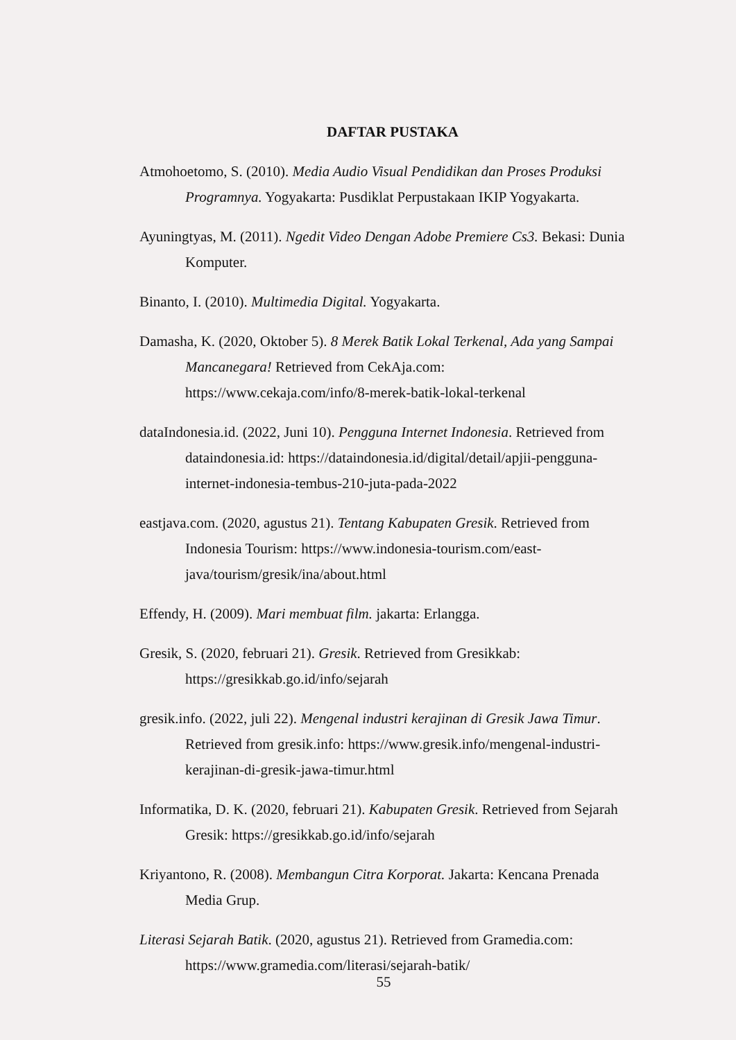DAFTAR PUSTAKA
Atmohoetomo, S. (2010). Media Audio Visual Pendidikan dan Proses Produksi Programnya. Yogyakarta: Pusdiklat Perpustakaan IKIP Yogyakarta.
Ayuningtyas, M. (2011). Ngedit Video Dengan Adobe Premiere Cs3. Bekasi: Dunia Komputer.
Binanto, I. (2010). Multimedia Digital. Yogyakarta.
Damasha, K. (2020, Oktober 5). 8 Merek Batik Lokal Terkenal, Ada yang Sampai Mancanegara! Retrieved from CekAja.com: https://www.cekaja.com/info/8-merek-batik-lokal-terkenal
dataIndonesia.id. (2022, Juni 10). Pengguna Internet Indonesia. Retrieved from dataindonesia.id: https://dataindonesia.id/digital/detail/apjii-pengguna-internet-indonesia-tembus-210-juta-pada-2022
eastjava.com. (2020, agustus 21). Tentang Kabupaten Gresik. Retrieved from Indonesia Tourism: https://www.indonesia-tourism.com/east-java/tourism/gresik/ina/about.html
Effendy, H. (2009). Mari membuat film. jakarta: Erlangga.
Gresik, S. (2020, februari 21). Gresik. Retrieved from Gresikkab: https://gresikkab.go.id/info/sejarah
gresik.info. (2022, juli 22). Mengenal industri kerajinan di Gresik Jawa Timur. Retrieved from gresik.info: https://www.gresik.info/mengenal-industri-kerajinan-di-gresik-jawa-timur.html
Informatika, D. K. (2020, februari 21). Kabupaten Gresik. Retrieved from Sejarah Gresik: https://gresikkab.go.id/info/sejarah
Kriyantono, R. (2008). Membangun Citra Korporat. Jakarta: Kencana Prenada Media Grup.
Literasi Sejarah Batik. (2020, agustus 21). Retrieved from Gramedia.com: https://www.gramedia.com/literasi/sejarah-batik/
55